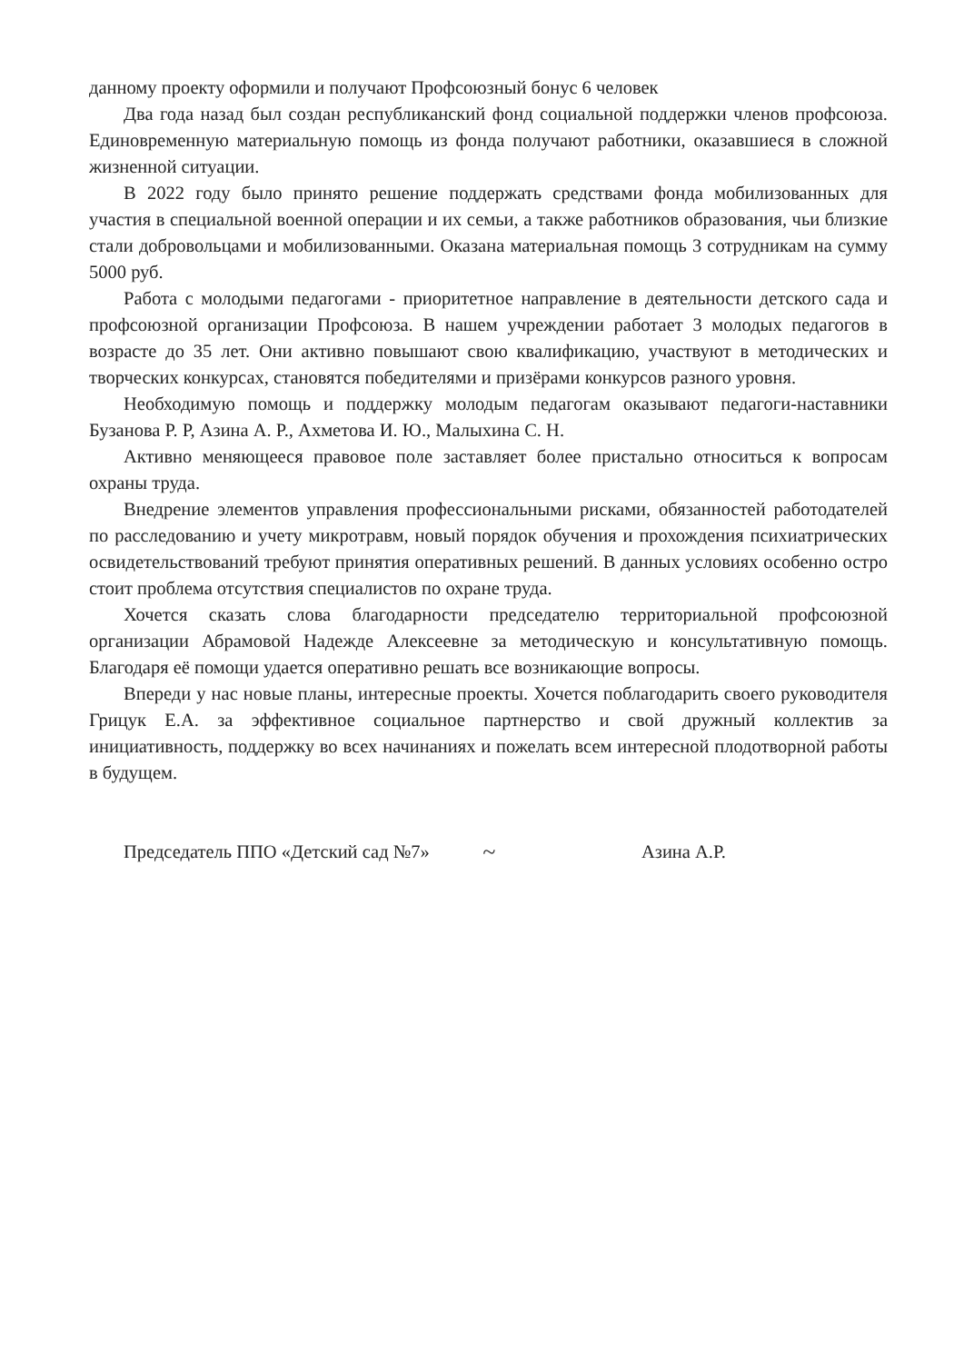данному проекту оформили и получают Профсоюзный бонус 6 человек
Два года назад был создан республиканский фонд социальной поддержки членов профсоюза. Единовременную материальную помощь из фонда получают работники, оказавшиеся в сложной жизненной ситуации.
В 2022 году было принято решение поддержать средствами фонда мобилизованных для участия в специальной военной операции и их семьи, а также работников образования, чьи близкие стали добровольцами и мобилизованными. Оказана материальная помощь 3 сотрудникам на сумму 5000 руб.
Работа с молодыми педагогами - приоритетное направление в деятельности детского сада и профсоюзной организации Профсоюза. В нашем учреждении работает 3 молодых педагогов в возрасте до 35 лет. Они активно повышают свою квалификацию, участвуют в методических и творческих конкурсах, становятся победителями и призёрами конкурсов разного уровня.
Необходимую помощь и поддержку молодым педагогам оказывают педагоги-наставники Бузанова Р. Р, Азина А. Р., Ахметова И. Ю., Малыхина С. Н.
Активно меняющееся правовое поле заставляет более пристально относиться к вопросам охраны труда.
Внедрение элементов управления профессиональными рисками, обязанностей работодателей по расследованию и учету микротравм, новый порядок обучения и прохождения психиатрических освидетельствований требуют принятия оперативных решений. В данных условиях особенно остро стоит проблема отсутствия специалистов по охране труда.
Хочется сказать слова благодарности председателю территориальной профсоюзной организации Абрамовой Надежде Алексеевне за методическую и консультативную помощь. Благодаря её помощи удается оперативно решать все возникающие вопросы.
Впереди у нас новые планы, интересные проекты. Хочется поблагодарить своего руководителя Грицук Е.А. за эффективное социальное партнерство и свой дружный коллектив за инициативность, поддержку во всех начинаниях и пожелать всем интересной плодотворной работы в будущем.
Председатель ППО «Детский сад №7» ~ Азина А.Р.